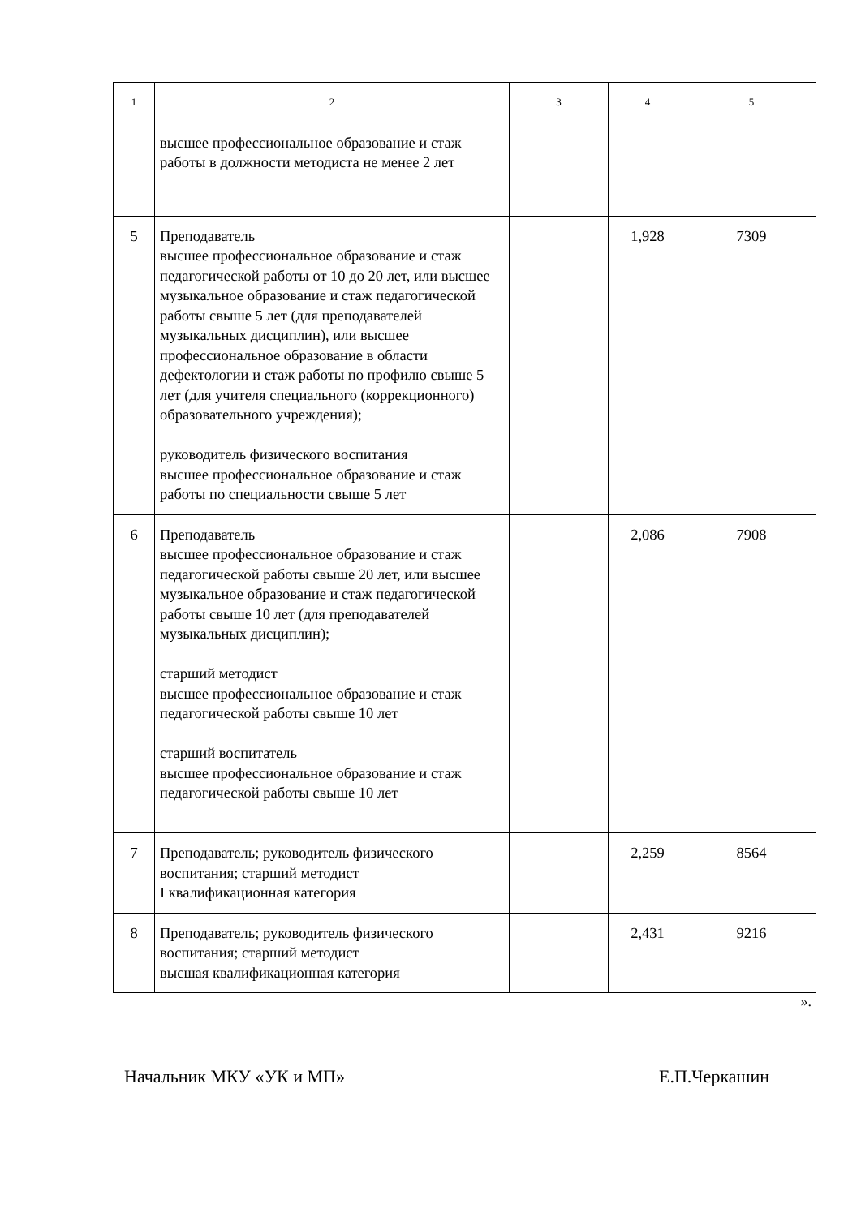| 1 | 2 | 3 | 4 | 5 |
| | высшее профессиональное образование и стаж работы в должности методиста не менее 2 лет | | | |
| 5 | Преподаватель высшее профессиональное образование и стаж педагогической работы от 10 до 20 лет, или высшее музыкальное образование и стаж педагогической работы свыше 5 лет (для преподавателей музыкальных дисциплин), или высшее профессиональное образование в области дефектологии и стаж работы по профилю свыше 5 лет (для учителя специального (коррекционного) образовательного учреждения); руководитель физического воспитания высшее профессиональное образование и стаж работы по специальности свыше 5 лет | | 1,928 | 7309 |
| 6 | Преподаватель высшее профессиональное образование и стаж педагогической работы свыше 20 лет, или высшее музыкальное образование и стаж педагогической работы свыше 10 лет (для преподавателей музыкальных дисциплин); старший методист высшее профессиональное образование и стаж педагогической работы свыше 10 лет старший воспитатель высшее профессиональное образование и стаж педагогической работы свыше 10 лет | | 2,086 | 7908 |
| 7 | Преподаватель; руководитель физического воспитания; старший методист I квалификационная категория | | 2,259 | 8564 |
| 8 | Преподаватель; руководитель физического воспитания; старший методист высшая квалификационная категория | | 2,431 | 9216 |
».
Начальник МКУ «УК и МП» Е.П.Черкашин